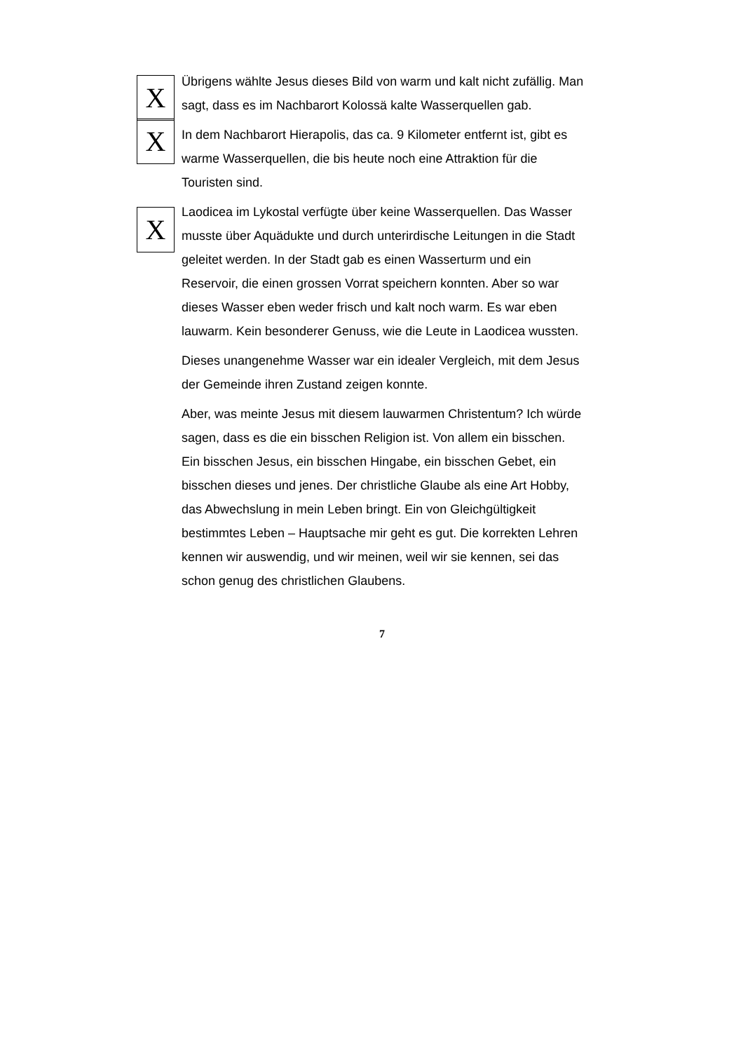X
Übrigens wählte Jesus dieses Bild von warm und kalt nicht zufällig. Man sagt, dass es im Nachbarort Kolossä kalte Wasserquellen gab.
X
In dem Nachbarort Hierapolis, das ca. 9 Kilometer entfernt ist, gibt es warme Wasserquellen, die bis heute noch eine Attraktion für die Touristen sind.
X
Laodicea im Lykostal verfügte über keine Wasserquellen. Das Wasser musste über Aquädukte und durch unterirdische Leitungen in die Stadt geleitet werden. In der Stadt gab es einen Wasserturm und ein Reservoir, die einen grossen Vorrat speichern konnten. Aber so war dieses Wasser eben weder frisch und kalt noch warm. Es war eben lauwarm. Kein besonderer Genuss, wie die Leute in Laodicea wussten.
Dieses unangenehme Wasser war ein idealer Vergleich, mit dem Jesus der Gemeinde ihren Zustand zeigen konnte.
Aber, was meinte Jesus mit diesem lauwarmen Christentum? Ich würde sagen, dass es die ein bisschen Religion ist. Von allem ein bisschen. Ein bisschen Jesus, ein bisschen Hingabe, ein bisschen Gebet, ein bisschen dieses und jenes. Der christliche Glaube als eine Art Hobby, das Abwechslung in mein Leben bringt. Ein von Gleichgültigkeit bestimmtes Leben – Hauptsache mir geht es gut. Die korrekten Lehren kennen wir auswendig, und wir meinen, weil wir sie kennen, sei das schon genug des christlichen Glaubens.
7